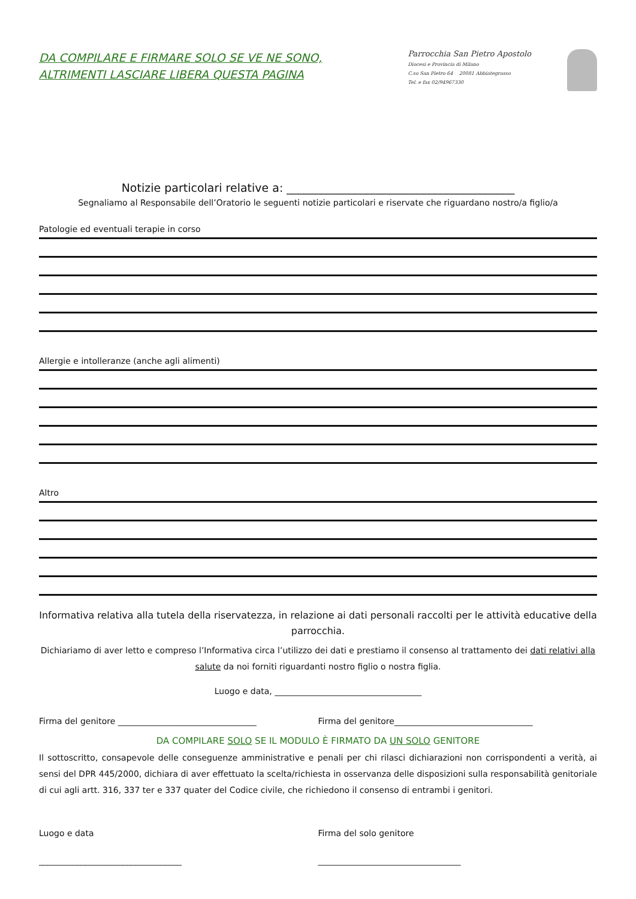DA COMPILARE E FIRMARE SOLO SE VE NE SONO,
ALTRIMENTI LASCIARE LIBERA QUESTA PAGINA
Parrocchia San Pietro Apostolo
Diocesi e Provincia di Milano
C.so San Pietro 64 20081 Abbiategrasso
Tel. e fax 02/94967330
Notizie particolari relative a: ________________________________________
Segnaliamo al Responsabile dell’Oratorio le seguenti notizie particolari e riservate che riguardano nostro/a figlio/a
Patologie ed eventuali terapie in corso
Allergie e intolleranze (anche agli alimenti)
Altro
Informativa relativa alla tutela della riservatezza, in relazione ai dati personali raccolti per le attività educative della parrocchia.
Dichiariamo di aver letto e compreso l’Informativa circa l’utilizzo dei dati e prestiamo il consenso al trattamento dei dati relativi alla salute da noi forniti riguardanti nostro figlio o nostra figlia.
Luogo e data, ___________________________________
Firma del genitore _________________________________
Firma del genitore_________________________________
DA COMPILARE SOLO SE IL MODULO È FIRMATO DA UN SOLO GENITORE
Il sottoscritto, consapevole delle conseguenze amministrative e penali per chi rilasci dichiarazioni non corrispondenti a verità, ai sensi del DPR 445/2000, dichiara di aver effettuato la scelta/richiesta in osservanza delle disposizioni sulla responsabilità genitoriale di cui agli artt. 316, 337 ter e 337 quater del Codice civile, che richiedono il consenso di entrambi i genitori.
Luogo e data Firma del solo genitore
__________________________________
__________________________________